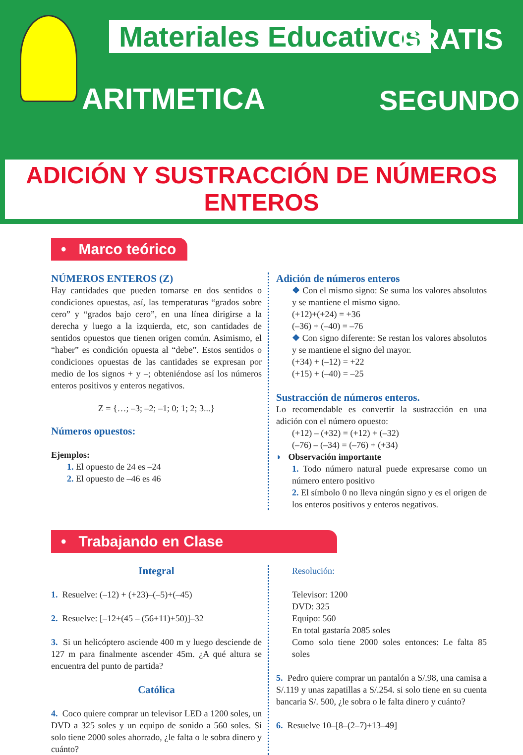Materiales Educativos GRATIS
ARITMETICA SEGUNDO
ADICIÓN Y SUSTRACCIÓN DE NÚMEROS ENTEROS
• Marco teórico
NÚMEROS ENTEROS (Z)
Hay cantidades que pueden tomarse en dos sentidos o condiciones opuestas, así, las temperaturas “grados sobre cero” y “grados bajo cero”, en una línea dirigirse a la derecha y luego a la izquierda, etc, son cantidades de sentidos opuestos que tienen origen común. Asimismo, el “haber” es condición opuesta al “debe”. Estos sentidos o condiciones opuestas de las cantidades se expresan por medio de los signos + y –; obteniéndose así los números enteros positivos y enteros negativos.
Z = {…; –3; –2; –1; 0; 1; 2; 3...}
Números opuestos:
Ejemplos:
1. El opuesto de 24 es –24
2. El opuesto de –46 es 46
Adición de números enteros
❖ Con el mismo signo: Se suma los valores absolutos y se mantiene el mismo signo.
(+12)+(+24) = +36
(–36) + (–40) = –76
❖ Con signo diferente: Se restan los valores absolutos y se mantiene el signo del mayor.
(+34) + (–12) = +22
(+15) + (–40) = –25
Sustracción de números enteros.
Lo recomendable es convertir la sustracción en una adición con el número opuesto:
(+12) – (+32) = (+12) + (–32)
(–76) – (–34) = (–76) + (+34)
◗ Observación importante
1. Todo número natural puede expresarse como un número entero positivo
2. El símbolo 0 no lleva ningún signo y es el origen de los enteros positivos y enteros negativos.
• Trabajando en Clase
Integral
1. Resuelve: (–12) + (+23)–(–5)+(–45)
2. Resuelve: [–12+(45 – (56+11)+50)]–32
3. Si un helicóptero asciende 400 m y luego desciende de 127 m para finalmente ascender 45m. ¿A qué altura se encuentra del punto de partida?
Católica
4. Coco quiere comprar un televisor LED a 1200 soles, un DVD a 325 soles y un equipo de sonido a 560 soles. Si solo tiene 2000 soles ahorrado, ¿le falta o le sobra dinero y cuánto?
Resolución:
Televisor: 1200
DVD: 325
Equipo: 560
En total gastaría 2085 soles
Como solo tiene 2000 soles entonces: Le falta 85 soles
5. Pedro quiere comprar un pantalón a S/.98, una camisa a S/.119 y unas zapatillas a S/.254. si solo tiene en su cuenta bancaria S/. 500, ¿le sobra o le falta dinero y cuánto?
6. Resuelve 10–[8–(2–7)+13–49]